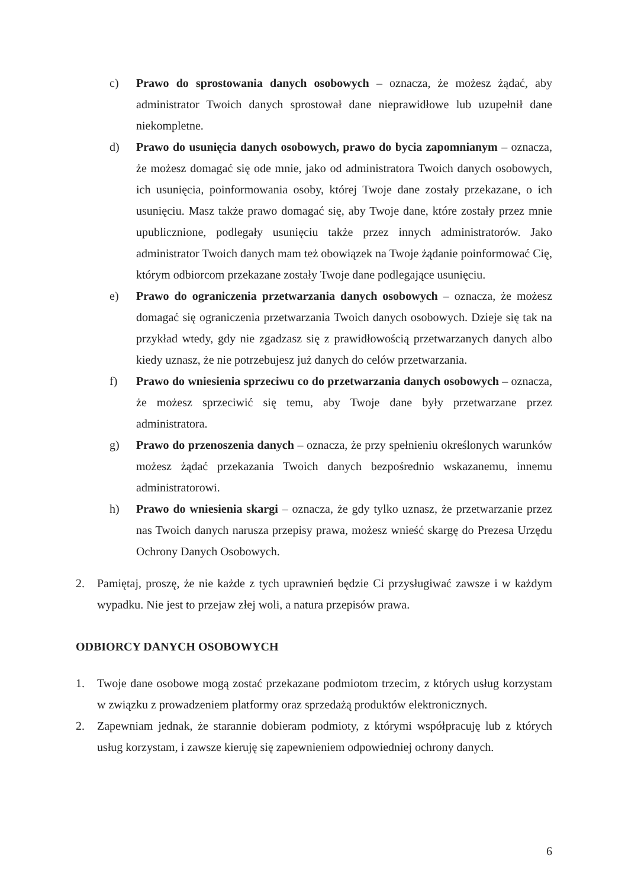c) Prawo do sprostowania danych osobowych – oznacza, że możesz żądać, aby administrator Twoich danych sprostował dane nieprawidłowe lub uzupełnił dane niekompletne.
d) Prawo do usunięcia danych osobowych, prawo do bycia zapomnianym – oznacza, że możesz domagać się ode mnie, jako od administratora Twoich danych osobowych, ich usunięcia, poinformowania osoby, której Twoje dane zostały przekazane, o ich usunięciu. Masz także prawo domagać się, aby Twoje dane, które zostały przez mnie upublicznione, podlegały usunięciu także przez innych administratorów. Jako administrator Twoich danych mam też obowiązek na Twoje żądanie poinformować Cię, którym odbiorcom przekazane zostały Twoje dane podlegające usunięciu.
e) Prawo do ograniczenia przetwarzania danych osobowych – oznacza, że możesz domagać się ograniczenia przetwarzania Twoich danych osobowych. Dzieje się tak na przykład wtedy, gdy nie zgadzasz się z prawidłowością przetwarzanych danych albo kiedy uznasz, że nie potrzebujesz już danych do celów przetwarzania.
f) Prawo do wniesienia sprzeciwu co do przetwarzania danych osobowych – oznacza, że możesz sprzeciwić się temu, aby Twoje dane były przetwarzane przez administratora.
g) Prawo do przenoszenia danych – oznacza, że przy spełnieniu określonych warunków możesz żądać przekazania Twoich danych bezpośrednio wskazanemu, innemu administratorowi.
h) Prawo do wniesienia skargi – oznacza, że gdy tylko uznasz, że przetwarzanie przez nas Twoich danych narusza przepisy prawa, możesz wnieść skargę do Prezesa Urzędu Ochrony Danych Osobowych.
2. Pamiętaj, proszę, że nie każde z tych uprawnień będzie Ci przysługiwać zawsze i w każdym wypadku. Nie jest to przejaw złej woli, a natura przepisów prawa.
ODBIORCY DANYCH OSOBOWYCH
1. Twoje dane osobowe mogą zostać przekazane podmiotom trzecim, z których usług korzystam w związku z prowadzeniem platformy oraz sprzedażą produktów elektronicznych.
2. Zapewniam jednak, że starannie dobieram podmioty, z którymi współpracuję lub z których usług korzystam, i zawsze kieruję się zapewnieniem odpowiedniej ochrony danych.
6